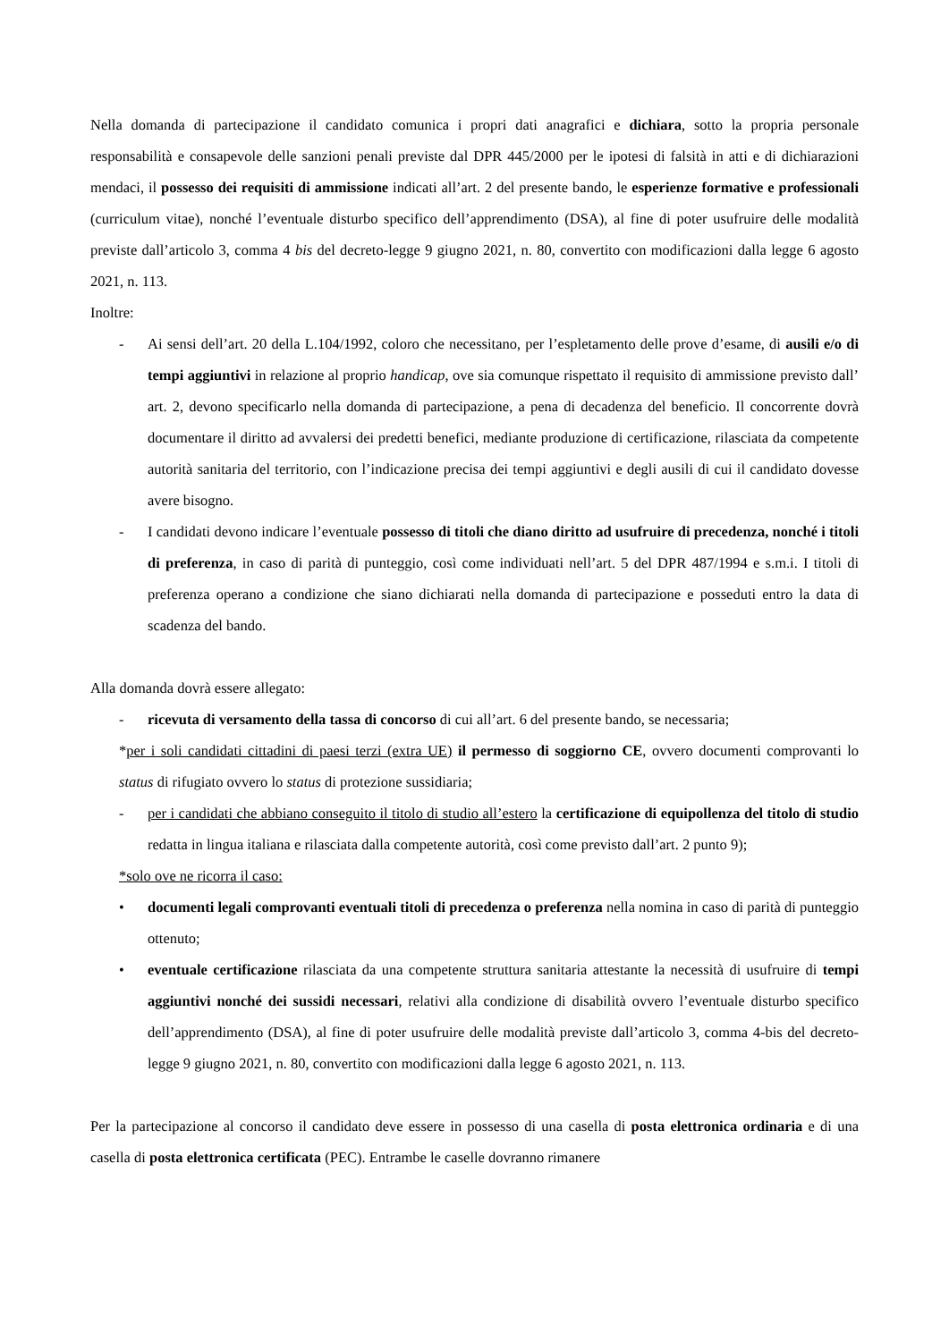Nella domanda di partecipazione il candidato comunica i propri dati anagrafici e dichiara, sotto la propria personale responsabilità e consapevole delle sanzioni penali previste dal DPR 445/2000 per le ipotesi di falsità in atti e di dichiarazioni mendaci, il possesso dei requisiti di ammissione indicati all’art. 2 del presente bando, le esperienze formative e professionali (curriculum vitae), nonché l’eventuale disturbo specifico dell’apprendimento (DSA), al fine di poter usufruire delle modalità previste dall’articolo 3, comma 4 bis del decreto-legge 9 giugno 2021, n. 80, convertito con modificazioni dalla legge 6 agosto 2021, n. 113.
Inoltre:
- Ai sensi dell’art. 20 della L.104/1992, coloro che necessitano, per l’espletamento delle prove d’esame, di ausili e/o di tempi aggiuntivi in relazione al proprio handicap, ove sia comunque rispettato il requisito di ammissione previsto dall’ art. 2, devono specificarlo nella domanda di partecipazione, a pena di decadenza del beneficio. Il concorrente dovrà documentare il diritto ad avvalersi dei predetti benefici, mediante produzione di certificazione, rilasciata da competente autorità sanitaria del territorio, con l’indicazione precisa dei tempi aggiuntivi e degli ausili di cui il candidato dovesse avere bisogno.
- I candidati devono indicare l’eventuale possesso di titoli che diano diritto ad usufruire di precedenza, nonché i titoli di preferenza, in caso di parità di punteggio, così come individuati nell’art. 5 del DPR 487/1994 e s.m.i. I titoli di preferenza operano a condizione che siano dichiarati nella domanda di partecipazione e posseduti entro la data di scadenza del bando.
Alla domanda dovrà essere allegato:
- ricevuta di versamento della tassa di concorso di cui all’art. 6 del presente bando, se necessaria;
*per i soli candidati cittadini di paesi terzi (extra UE) il permesso di soggiorno CE, ovvero documenti comprovanti lo status di rifugiato ovvero lo status di protezione sussidiaria;
- per i candidati che abbiano conseguito il titolo di studio all’estero la certificazione di equipollenza del titolo di studio redatta in lingua italiana e rilasciata dalla competente autorità, così come previsto dall’art. 2 punto 9);
*solo ove ne ricorra il caso:
• documenti legali comprovanti eventuali titoli di precedenza o preferenza nella nomina in caso di parità di punteggio ottenuto;
• eventuale certificazione rilasciata da una competente struttura sanitaria attestante la necessità di usufruire di tempi aggiuntivi nonché dei sussidi necessari, relativi alla condizione di disabilità ovvero l’eventuale disturbo specifico dell’apprendimento (DSA), al fine di poter usufruire delle modalità previste dall’articolo 3, comma 4-bis del decreto-legge 9 giugno 2021, n. 80, convertito con modificazioni dalla legge 6 agosto 2021, n. 113.
Per la partecipazione al concorso il candidato deve essere in possesso di una casella di posta elettronica ordinaria e di una casella di posta elettronica certificata (PEC). Entrambe le caselle dovranno rimanere